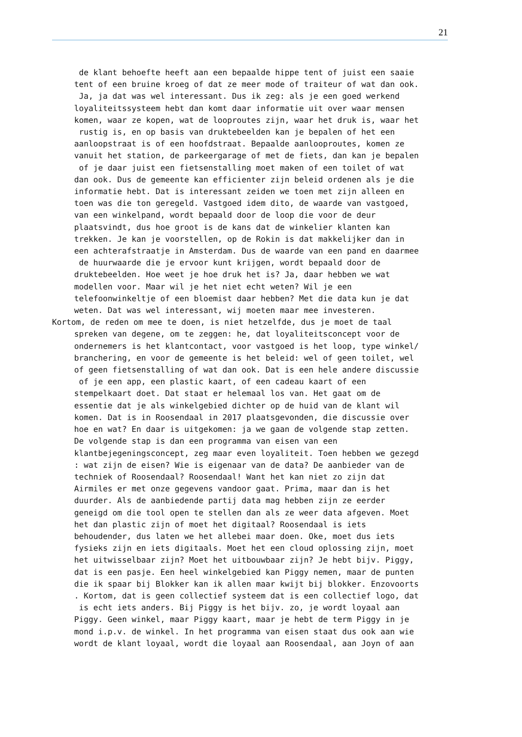21
de klant behoefte heeft aan een bepaalde hippe tent of juist een saaie
tent of een bruine kroeg of dat ze meer mode of traiteur of wat dan ook.
Ja, ja dat was wel interessant. Dus ik zeg: als je een goed werkend
loyaliteitssysteem hebt dan komt daar informatie uit over waar mensen
komen, waar ze kopen, wat de looproutes zijn, waar het druk is, waar het
rustig is, en op basis van druktebeelden kan je bepalen of het een
aanloopstraat is of een hoofdstraat. Bepaalde aanlooproutes, komen ze
vanuit het station, de parkeergarage of met de fiets, dan kan je bepalen
of je daar juist een fietsenstalling moet maken of een toilet of wat
dan ook. Dus de gemeente kan efficienter zijn beleid ordenen als je die
informatie hebt. Dat is interessant zeiden we toen met zijn alleen en
toen was die ton geregeld. Vastgoed idem dito, de waarde van vastgoed,
van een winkelpand, wordt bepaald door de loop die voor de deur
plaatsvindt, dus hoe groot is de kans dat de winkelier klanten kan
trekken. Je kan je voorstellen, op de Rokin is dat makkelijker dan in
een achterafstraatje in Amsterdam. Dus de waarde van een pand en daarmee
de huurwaarde die je ervoor kunt krijgen, wordt bepaald door de
druktebeelden. Hoe weet je hoe druk het is? Ja, daar hebben we wat
modellen voor. Maar wil je het niet echt weten? Wil je een
telefoonwinkeltje of een bloemist daar hebben? Met die data kun je dat
weten. Dat was wel interessant, wij moeten maar mee investeren.
Kortom, de reden om mee te doen, is niet hetzelfde, dus je moet de taal
spreken van degene, om te zeggen: he, dat loyaliteitsconcept voor de
ondernemers is het klantcontact, voor vastgoed is het loop, type winkel/
branchering, en voor de gemeente is het beleid: wel of geen toilet, wel
of geen fietsenstalling of wat dan ook. Dat is een hele andere discussie
of je een app, een plastic kaart, of een cadeau kaart of een
stempelkaart doet. Dat staat er helemaal los van. Het gaat om de
essentie dat je als winkelgebied dichter op de huid van de klant wil
komen. Dat is in Roosendaal in 2017 plaatsgevonden, die discussie over
hoe en wat? En daar is uitgekomen: ja we gaan de volgende stap zetten.
De volgende stap is dan een programma van eisen van een
klantbejegeningsconcept, zeg maar even loyaliteit. Toen hebben we gezegd
: wat zijn de eisen? Wie is eigenaar van de data? De aanbieder van de
techniek of Roosendaal? Roosendaal! Want het kan niet zo zijn dat
Airmiles er met onze gegevens vandoor gaat. Prima, maar dan is het
duurder. Als de aanbiedende partij data mag hebben zijn ze eerder
geneigd om die tool open te stellen dan als ze weer data afgeven. Moet
het dan plastic zijn of moet het digitaal? Roosendaal is iets
behoudender, dus laten we het allebei maar doen. Oke, moet dus iets
fysieks zijn en iets digitaals. Moet het een cloud oplossing zijn, moet
het uitwisselbaar zijn? Moet het uitbouwbaar zijn? Je hebt bijv. Piggy,
dat is een pasje. Een heel winkelgebied kan Piggy nemen, maar de punten
die ik spaar bij Blokker kan ik allen maar kwijt bij blokker. Enzovoorts
. Kortom, dat is geen collectief systeem dat is een collectief logo, dat
is echt iets anders. Bij Piggy is het bijv. zo, je wordt loyaal aan
Piggy. Geen winkel, maar Piggy kaart, maar je hebt de term Piggy in je
mond i.p.v. de winkel. In het programma van eisen staat dus ook aan wie
wordt de klant loyaal, wordt die loyaal aan Roosendaal, aan Joyn of aan